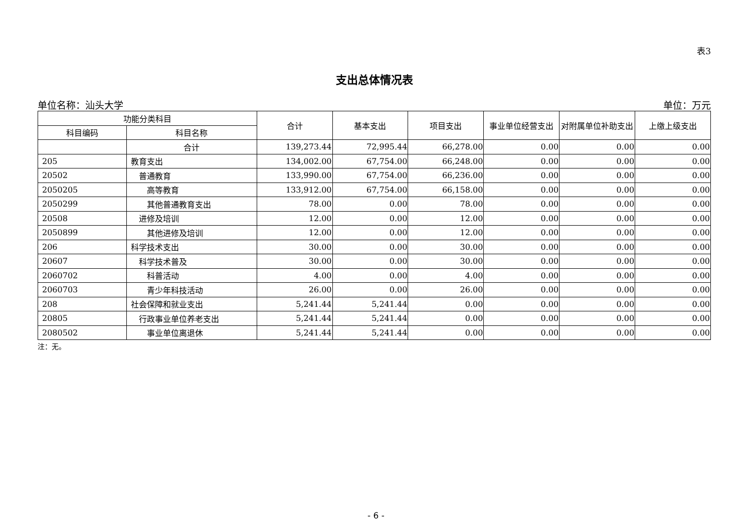表3
支出总体情况表
单位名称：汕头大学 单位：万元
| 功能分类科目 | | 合计 | 基本支出 | 项目支出 | 事业单位经营支出 | 对附属单位补助支出 | 上缴上级支出 |
| --- | --- | --- | --- | --- | --- | --- | --- |
| 科目编码 | 科目名称 | | | | | | |
| | 合计 | 139,273.44 | 72,995.44 | 66,278.00 | 0.00 | 0.00 | 0.00 |
| 205 | 教育支出 | 134,002.00 | 67,754.00 | 66,248.00 | 0.00 | 0.00 | 0.00 |
| 20502 | 普通教育 | 133,990.00 | 67,754.00 | 66,236.00 | 0.00 | 0.00 | 0.00 |
| 2050205 | 高等教育 | 133,912.00 | 67,754.00 | 66,158.00 | 0.00 | 0.00 | 0.00 |
| 2050299 | 其他普通教育支出 | 78.00 | 0.00 | 78.00 | 0.00 | 0.00 | 0.00 |
| 20508 | 进修及培训 | 12.00 | 0.00 | 12.00 | 0.00 | 0.00 | 0.00 |
| 2050899 | 其他进修及培训 | 12.00 | 0.00 | 12.00 | 0.00 | 0.00 | 0.00 |
| 206 | 科学技术支出 | 30.00 | 0.00 | 30.00 | 0.00 | 0.00 | 0.00 |
| 20607 | 科学技术普及 | 30.00 | 0.00 | 30.00 | 0.00 | 0.00 | 0.00 |
| 2060702 | 科普活动 | 4.00 | 0.00 | 4.00 | 0.00 | 0.00 | 0.00 |
| 2060703 | 青少年科技活动 | 26.00 | 0.00 | 26.00 | 0.00 | 0.00 | 0.00 |
| 208 | 社会保障和就业支出 | 5,241.44 | 5,241.44 | 0.00 | 0.00 | 0.00 | 0.00 |
| 20805 | 行政事业单位养老支出 | 5,241.44 | 5,241.44 | 0.00 | 0.00 | 0.00 | 0.00 |
| 2080502 | 事业单位离退休 | 5,241.44 | 5,241.44 | 0.00 | 0.00 | 0.00 | 0.00 |
注：无。
- 6 -